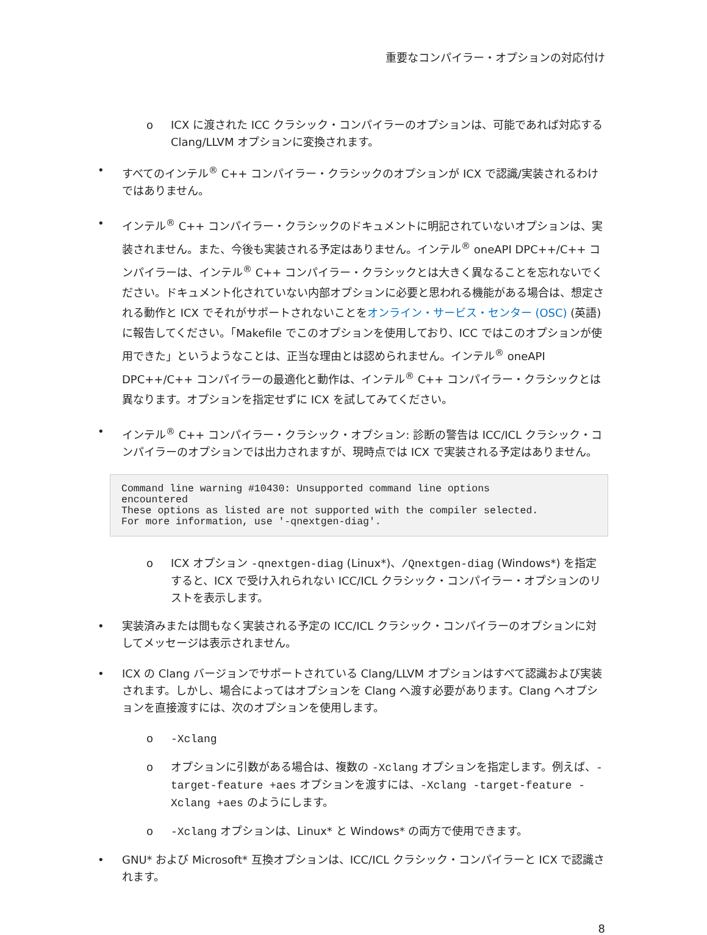重要なコンパイラー・オプションの対応付け
o ICX に渡された ICC クラシック・コンパイラーのオプションは、可能であれば対応する Clang/LLVM オプションに変換されます。
• すべてのインテル<sup>®</sup> C++ コンパイラー・クラシックのオプションが ICX で認識/実装されるわけではありません。
• インテル<sup>®</sup> C++ コンパイラー・クラシックのドキュメントに明記されていないオプションは、実装されません。また、今後も実装される予定はありません。インテル<sup>®</sup> oneAPI DPC++/C++ コンパイラーは、インテル<sup>®</sup> C++ コンパイラー・クラシックとは大きく異なることを忘れないでください。ドキュメント化されていない内部オプションに必要と思われる機能がある場合は、想定される動作と ICX でそれがサポートされないことをオンライン・サービス・センター (OSC) (英語) に報告してください。「Makefile でこのオプションを使用しており、ICC ではこのオプションが使用できた」というようなことは、正当な理由とは認められません。インテル<sup>®</sup> oneAPI DPC++/C++ コンパイラーの最適化と動作は、インテル<sup>®</sup> C++ コンパイラー・クラシックとは異なります。オプションを指定せずに ICX を試してみてください。
• インテル<sup>®</sup> C++ コンパイラー・クラシック・オプション: 診断の警告は ICC/ICL クラシック・コンパイラーのオプションでは出力されますが、現時点では ICX で実装される予定はありません。
Command line warning #10430: Unsupported command line options
encountered
These options as listed are not supported with the compiler selected.
For more information, use '-qnextgen-diag'.
o ICX オプション -qnextgen-diag (Linux*)、/Qnextgen-diag (Windows*) を指定すると、ICX で受け入れられない ICC/ICL クラシック・コンパイラー・オプションのリストを表示します。
• 実装済みまたは間もなく実装される予定の ICC/ICL クラシック・コンパイラーのオプションに対してメッセージは表示されません。
• ICX の Clang バージョンでサポートされている Clang/LLVM オプションはすべて認識および実装されます。しかし、場合によってはオプションを Clang へ渡す必要があります。Clang へオプションを直接渡すには、次のオプションを使用します。
o -Xclang
o オプションに引数がある場合は、複数の -Xclang オプションを指定します。例えば、-target-feature +aes オプションを渡すには、-Xclang -target-feature -Xclang +aes のようにします。
o -Xclang オプションは、Linux* と Windows* の両方で使用できます。
• GNU* および Microsoft* 互換オプションは、ICC/ICL クラシック・コンパイラーと ICX で認識されます。
8